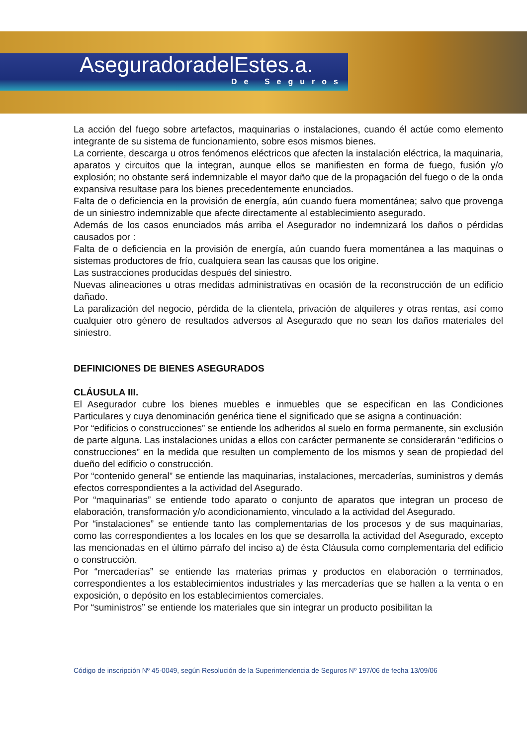AseguradoradelEstes.a.
De Seguros
La acción del fuego sobre artefactos, maquinarias o instalaciones, cuando él actúe como elemento integrante de su sistema de funcionamiento, sobre esos mismos bienes.
La corriente, descarga u otros fenómenos eléctricos que afecten la instalación eléctrica, la maquinaria, aparatos y circuitos que la integran, aunque ellos se manifiesten en forma de fuego, fusión y/o explosión; no obstante será indemnizable el mayor daño que de la propagación del fuego o de la onda expansiva resultase para los bienes precedentemente enunciados.
Falta de o deficiencia en la provisión de energía, aún cuando fuera momentánea; salvo que provenga de un siniestro indemnizable que afecte directamente al establecimiento asegurado.
Además de los casos enunciados más arriba el Asegurador no indemnizará los daños o pérdidas causados por :
Falta de o deficiencia en la provisión de energía, aún cuando fuera momentánea a las maquinas o sistemas productores de frío, cualquiera sean las causas que los origine.
Las sustracciones producidas después del siniestro.
Nuevas alineaciones u otras medidas administrativas en ocasión de la reconstrucción de un edificio dañado.
La paralización del negocio, pérdida de la clientela, privación de alquileres y otras rentas, así como cualquier otro género de resultados adversos al Asegurado que no sean los daños materiales del siniestro.
DEFINICIONES DE BIENES ASEGURADOS
CLÁUSULA III.
El Asegurador cubre los bienes muebles e inmuebles que se especifican en las Condiciones Particulares y cuya denominación genérica tiene el significado que se asigna a continuación:
Por “edificios o construcciones” se entiende los adheridos al suelo en forma permanente, sin exclusión de parte alguna. Las instalaciones unidas a ellos con carácter permanente se considerarán “edificios o construcciones” en la medida que resulten un complemento de los mismos y sean de propiedad del dueño del edificio o construcción.
Por “contenido general” se entiende las maquinarias, instalaciones, mercaderías, suministros y demás efectos correspondientes a la actividad del Asegurado.
Por “maquinarias” se entiende todo aparato o conjunto de aparatos que integran un proceso de elaboración, transformación y/o acondicionamiento, vinculado a la actividad del Asegurado.
Por “instalaciones” se entiende tanto las complementarias de los procesos y de sus maquinarias, como las correspondientes a los locales en los que se desarrolla la actividad del Asegurado, excepto las mencionadas en el último párrafo del inciso a) de ésta Cláusula como complementaria del edificio o construcción.
Por “mercaderías” se entiende las materias primas y productos en elaboración o terminados, correspondientes a los establecimientos industriales y las mercaderías que se hallen a la venta o en exposición, o depósito en los establecimientos comerciales.
Por “suministros” se entiende los materiales que sin integrar un producto posibilitan la
Código de inscripción Nº 45-0049, según Resolución de la Superintendencia de Seguros Nº 197/06 de fecha 13/09/06